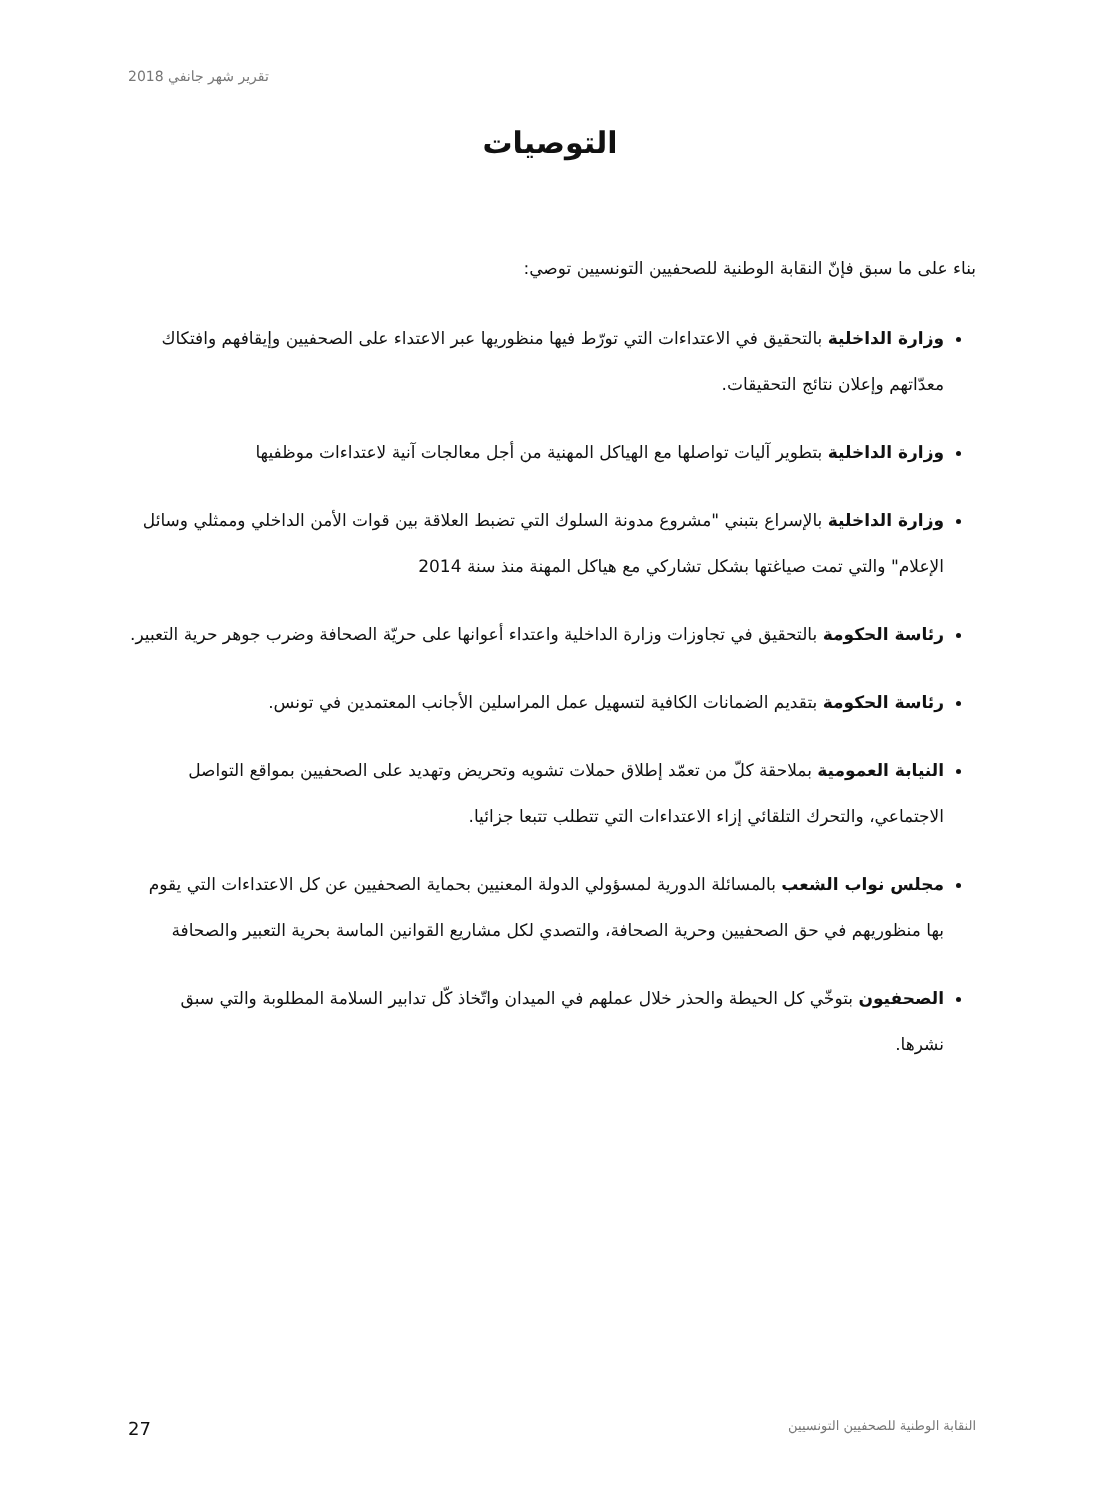تقرير شهر جانفي 2018
التوصيات
بناء على ما سبق فإنّ النقابة الوطنية للصحفيين التونسيين توصي:
وزارة الداخلية بالتحقيق في الاعتداءات التي تورّط فيها منظوريها عبر الاعتداء على الصحفيين وإيقافهم وافتكاك معدّاتهم وإعلان نتائج التحقيقات.
وزارة الداخلية بتطوير آليات تواصلها مع الهياكل المهنية من أجل معالجات آنية لاعتداءات موظفيها
وزارة الداخلية بالإسراع بتبني "مشروع مدونة السلوك التي تضبط العلاقة بين قوات الأمن الداخلي وممثلي وسائل الإعلام" والتي تمت صياغتها بشكل تشاركي مع هياكل المهنة منذ سنة 2014
رئاسة الحكومة بالتحقيق في تجاوزات وزارة الداخلية واعتداء أعوانها على حريّة الصحافة وضرب جوهر حرية التعبير.
رئاسة الحكومة بتقديم الضمانات الكافية لتسهيل عمل المراسلين الأجانب المعتمدين في تونس.
النيابة العمومية بملاحقة كلّ من تعمّد إطلاق حملات تشويه وتحريض وتهديد على الصحفيين بمواقع التواصل الاجتماعي، والتحرك التلقائي إزاء الاعتداءات التي تتطلب تتبعا جزائيا.
مجلس نواب الشعب بالمسائلة الدورية لمسؤولي الدولة المعنيين بحماية الصحفيين عن كل الاعتداءات التي يقوم بها منظوريهم في حق الصحفيين وحرية الصحافة، والتصدي لكل مشاريع القوانين الماسة بحرية التعبير والصحافة
الصحفيون بتوخّي كل الحيطة والحذر خلال عملهم في الميدان واتّخاذ كّل تدابير السلامة المطلوبة والتي سبق نشرها.
27 النقابة الوطنية للصحفيين التونسيين